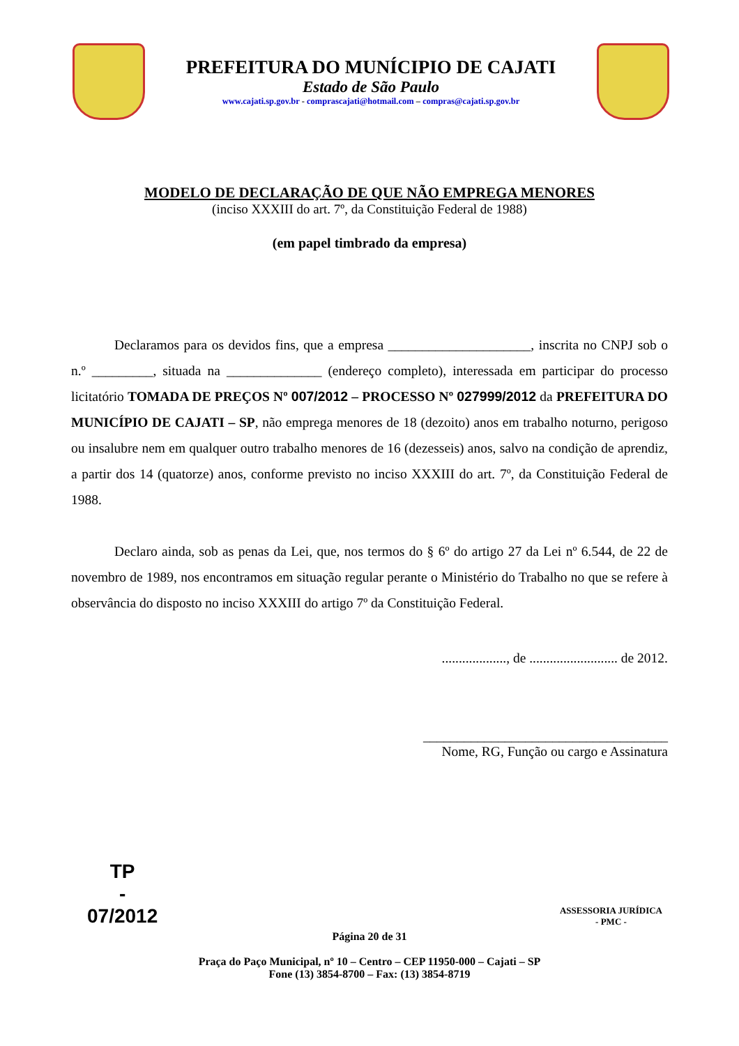PREFEITURA DO MUNÍCIPIO DE CAJATI
Estado de São Paulo
www.cajati.sp.gov.br - comprascajati@hotmail.com – compras@cajati.sp.gov.br
MODELO DE DECLARAÇÃO DE QUE NÃO EMPREGA MENORES
(inciso XXXIII do art. 7º, da Constituição Federal de 1988)
(em papel timbrado da empresa)
Declaramos para os devidos fins, que a empresa _____________________, inscrita no CNPJ sob o n.º _________, situada na ______________ (endereço completo), interessada em participar do processo licitatório TOMADA DE PREÇOS Nº 007/2012 – PROCESSO Nº 027999/2012 da PREFEITURA DO MUNICÍPIO DE CAJATI – SP, não emprega menores de 18 (dezoito) anos em trabalho noturno, perigoso ou insalubre nem em qualquer outro trabalho menores de 16 (dezesseis) anos, salvo na condição de aprendiz, a partir dos 14 (quatorze) anos, conforme previsto no inciso XXXIII do art. 7º, da Constituição Federal de 1988.
Declaro ainda, sob as penas da Lei, que, nos termos do § 6º do artigo 27 da Lei nº 6.544, de 22 de novembro de 1989, nos encontramos em situação regular perante o Ministério do Trabalho no que se refere à observância do disposto no inciso XXXIII do artigo 7º da Constituição Federal.
..................., de .......................... de 2012.
____________________________________
Nome, RG, Função ou cargo e Assinatura
Página 20 de 31
Praça do Paço Municipal, nº 10 – Centro – CEP 11950-000 – Cajati – SP
Fone (13) 3854-8700 – Fax: (13) 3854-8719
TP
-
07/2012
ASSESSORIA JURÍDICA
- PMC -